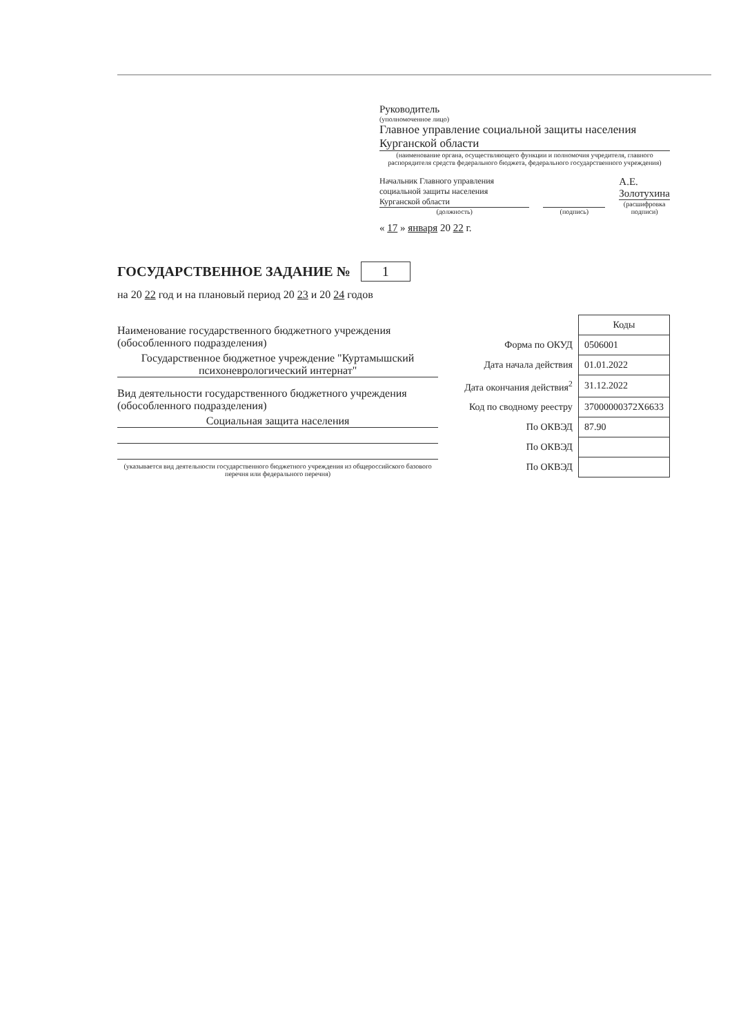Руководитель
(уполномоченное лицо)
Главное управление социальной защиты населения Курганской области
(наименование органа, осуществляющего функции и полномочия учредителя, главного распорядителя средств федерального бюджета, федерального государственного учреждения)
Начальник Главного управления социальной защиты населения Курганской области
(должность)
(подпись)
А.Е. Золотухина
(расшифровка подписи)
« 17 » января 20 22 г.
ГОСУДАРСТВЕННОЕ ЗАДАНИЕ № 1
на 20 22 год и на плановый период 20 23 и 20 24 годов
Наименование государственного бюджетного учреждения (обособленного подразделения)
Государственное бюджетное учреждение "Куртамышский психоневрологический интернат"
Вид деятельности государственного бюджетного учреждения (обособленного подразделения)
Социальная защита населения
(указывается вид деятельности государственного бюджетного учреждения из общероссийского базового перечня или федерального перечня)
| | Коды |
| Форма по ОКУД | 0506001 |
| Дата начала действия | 01.01.2022 |
| Дата окончания действия<sup>2</sup> | 31.12.2022 |
| Код по сводному реестру | 37000000372Х6633 |
| По ОКВЭД | 87.90 |
| По ОКВЭД | |
| По ОКВЭД | |